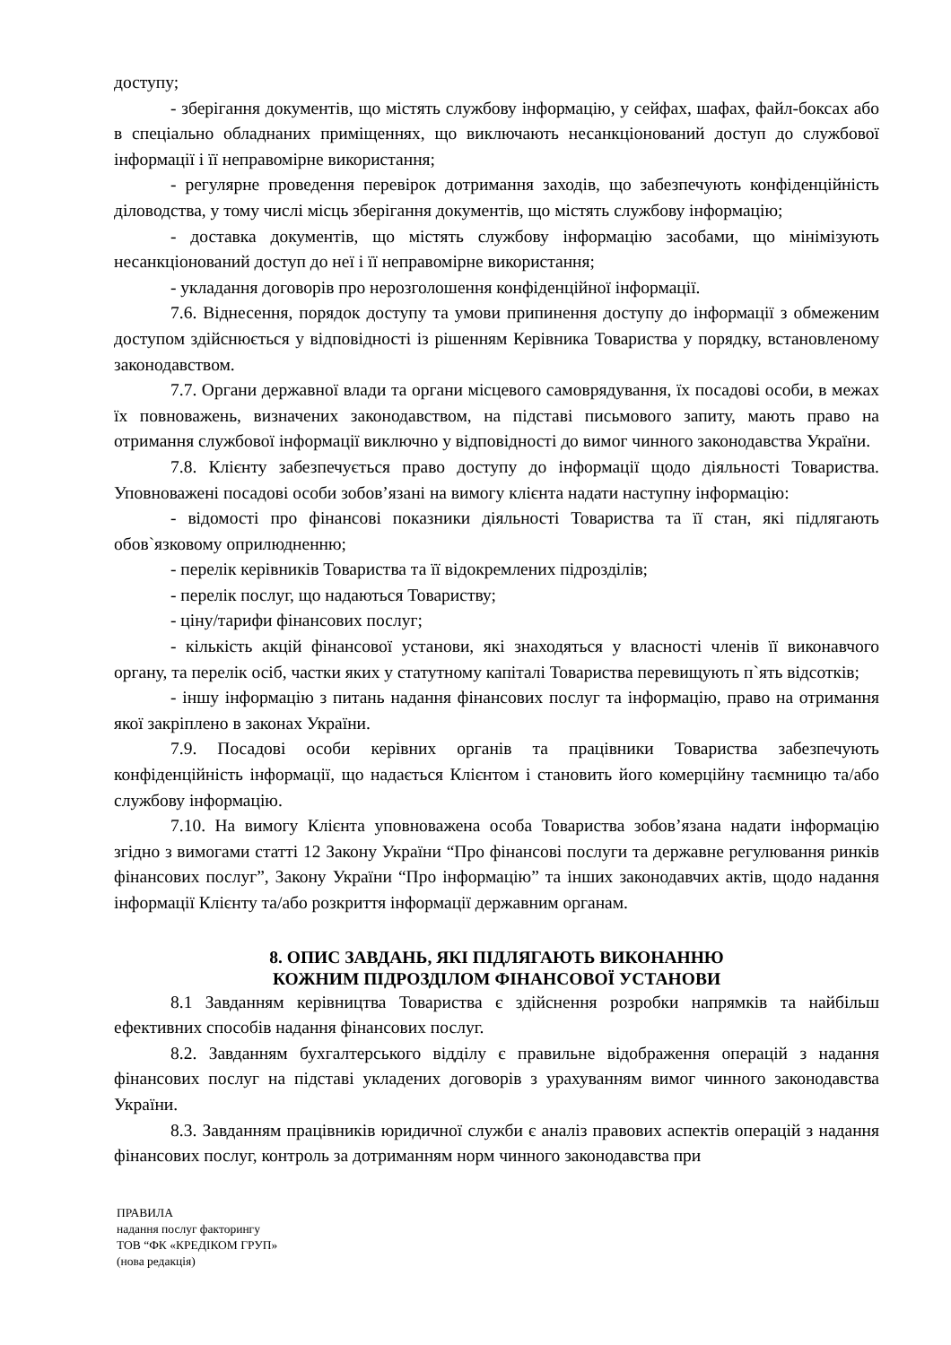доступу;
- зберігання документів, що містять службову інформацію, у сейфах, шафах, файл-боксах або в спеціально обладнаних приміщеннях, що виключають несанкціонований доступ до службової інформації і її неправомірне використання;
- регулярне проведення перевірок дотримання заходів, що забезпечують конфіденційність діловодства, у тому числі місць зберігання документів, що містять службову інформацію;
- доставка документів, що містять службову інформацію засобами, що мінімізують несанкціонований доступ до неї і її неправомірне використання;
- укладання договорів про нерозголошення конфіденційної інформації.
7.6. Віднесення, порядок доступу та умови припинення доступу до інформації з обмеженим доступом здійснюється у відповідності із рішенням Керівника Товариства у порядку, встановленому законодавством.
7.7. Органи державної влади та органи місцевого самоврядування, їх посадові особи, в межах їх повноважень, визначених законодавством, на підставі письмового запиту, мають право на отримання службової інформації виключно у відповідності до вимог чинного законодавства України.
7.8. Клієнту забезпечується право доступу до інформації щодо діяльності Товариства. Уповноважені посадові особи зобов’язані на вимогу клієнта надати наступну інформацію:
- відомості про фінансові показники діяльності Товариства та її стан, які підлягають обов`язковому оприлюдненню;
- перелік керівників Товариства та її відокремлених підрозділів;
- перелік послуг, що надаються Товариству;
- ціну/тарифи фінансових послуг;
- кількість акцій фінансової установи, які знаходяться у власності членів її виконавчого органу, та перелік осіб, частки яких у статутному капіталі Товариства перевищують п`ять відсотків;
- іншу інформацію з питань надання фінансових послуг та інформацію, право на отримання якої закріплено в законах України.
7.9. Посадові особи керівних органів та працівники Товариства забезпечують конфіденційність інформації, що надається Клієнтом і становить його комерційну таємницю та/або службову інформацію.
7.10. На вимогу Клієнта уповноважена особа Товариства зобов’язана надати інформацію згідно з вимогами статті 12 Закону України “Про фінансові послуги та державне регулювання ринків фінансових послуг”, Закону України “Про інформацію” та інших законодавчих актів, щодо надання інформації Клієнту та/або розкриття інформації державним органам.
8. ОПИС ЗАВДАНЬ, ЯКІ ПІДЛЯГАЮТЬ ВИКОНАННЮ
КОЖНИМ ПІДРОЗДІЛОМ ФІНАНСОВОЇ УСТАНОВИ
8.1 Завданням керівництва Товариства є здійснення розробки напрямків та найбільш ефективних способів надання фінансових послуг.
8.2. Завданням бухгалтерського відділу є правильне відображення операцій з надання фінансових послуг на підставі укладених договорів з урахуванням вимог чинного законодавства України.
8.3. Завданням працівників юридичної служби є аналіз правових аспектів операцій з надання фінансових послуг, контроль за дотриманням норм чинного законодавства при
ПРАВИЛА
надання послуг факторингу
ТОВ “ФК «КРЕДІКОМ ГРУП»
(нова редакція)